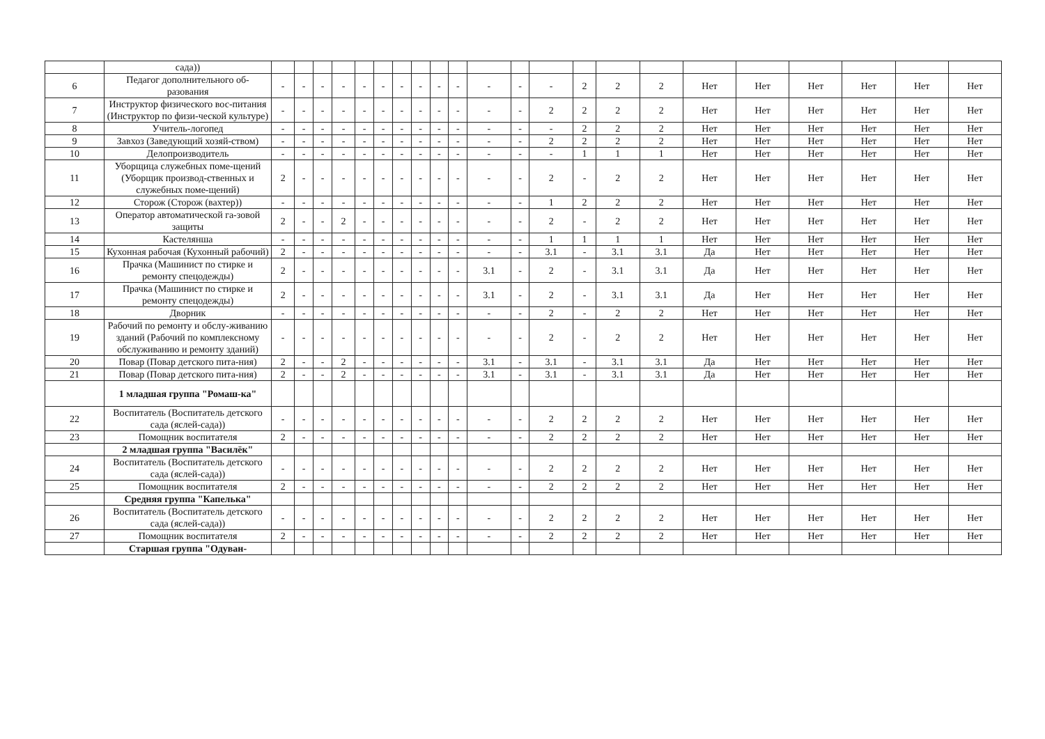| | сада)) | | | | | | | | | | | | | | | | | | | | | | |
| 6 | Педагог дополнительного об-разования | - | - | - | - | - | - | - | - | - | - | - | - | - | 2 | 2 | 2 | Нет | Нет | Нет | Нет | Нет | Нет |
| 7 | Инструктор физического вос-питания (Инструктор по физи-ческой культуре) | - | - | - | - | - | - | - | - | - | - | - | - | 2 | 2 | 2 | 2 | Нет | Нет | Нет | Нет | Нет | Нет |
| 8 | Учитель-логопед | - | - | - | - | - | - | - | - | - | - | - | - | - | 2 | 2 | 2 | Нет | Нет | Нет | Нет | Нет | Нет |
| 9 | Завхоз (Заведующий хозяй-ством) | - | - | - | - | - | - | - | - | - | - | - | - | 2 | 2 | 2 | 2 | Нет | Нет | Нет | Нет | Нет | Нет |
| 10 | Делопроизводитель | - | - | - | - | - | - | - | - | - | - | - | - | - | 1 | 1 | 1 | Нет | Нет | Нет | Нет | Нет | Нет |
| 11 | Уборщица служебных поме-щений (Уборщик производ-ственных и служебных поме-щений) | 2 | - | - | - | - | - | - | - | - | - | - | - | 2 | - | 2 | 2 | Нет | Нет | Нет | Нет | Нет | Нет |
| 12 | Сторож (Сторож (вахтер)) | - | - | - | - | - | - | - | - | - | - | - | - | 1 | 2 | 2 | 2 | Нет | Нет | Нет | Нет | Нет | Нет |
| 13 | Оператор автоматической га-зовой защиты | 2 | - | - | 2 | - | - | - | - | - | - | - | - | 2 | - | 2 | 2 | Нет | Нет | Нет | Нет | Нет | Нет |
| 14 | Кастелянша | - | - | - | - | - | - | - | - | - | - | - | - | 1 | 1 | 1 | 1 | Нет | Нет | Нет | Нет | Нет | Нет |
| 15 | Кухонная рабочая (Кухонный рабочий) | 2 | - | - | - | - | - | - | - | - | - | - | - | 3.1 | - | 3.1 | 3.1 | Да | Нет | Нет | Нет | Нет | Нет |
| 16 | Прачка (Машинист по стирке и ремонту спецодежды) | 2 | - | - | - | - | - | - | - | - | - | 3.1 | - | 2 | - | 3.1 | 3.1 | Да | Нет | Нет | Нет | Нет | Нет |
| 17 | Прачка (Машинист по стирке и ремонту спецодежды) | 2 | - | - | - | - | - | - | - | - | - | 3.1 | - | 2 | - | 3.1 | 3.1 | Да | Нет | Нет | Нет | Нет | Нет |
| 18 | Дворник | - | - | - | - | - | - | - | - | - | - | - | - | 2 | - | 2 | 2 | Нет | Нет | Нет | Нет | Нет | Нет |
| 19 | Рабочий по ремонту и обслу-живанию зданий (Рабочий по комплексному обслуживанию и ремонту зданий) | - | - | - | - | - | - | - | - | - | - | - | - | 2 | - | 2 | 2 | Нет | Нет | Нет | Нет | Нет | Нет |
| 20 | Повар (Повар детского пита-ния) | 2 | - | - | 2 | - | - | - | - | - | - | 3.1 | - | 3.1 | - | 3.1 | 3.1 | Да | Нет | Нет | Нет | Нет | Нет |
| 21 | Повар (Повар детского пита-ния) | 2 | - | - | 2 | - | - | - | - | - | - | 3.1 | - | 3.1 | - | 3.1 | 3.1 | Да | Нет | Нет | Нет | Нет | Нет |
| | 1 младшая группа "Ромаш-ка" | | | | | | | | | | | | | | | | | | | | | | |
| 22 | Воспитатель (Воспитатель детского сада (яслей-сада)) | - | - | - | - | - | - | - | - | - | - | - | - | 2 | 2 | 2 | 2 | Нет | Нет | Нет | Нет | Нет | Нет |
| 23 | Помощник воспитателя | 2 | - | - | - | - | - | - | - | - | - | - | - | 2 | 2 | 2 | 2 | Нет | Нет | Нет | Нет | Нет | Нет |
| | 2 младшая группа "Василёк" | | | | | | | | | | | | | | | | | | | | | | |
| 24 | Воспитатель (Воспитатель детского сада (яслей-сада)) | - | - | - | - | - | - | - | - | - | - | - | - | 2 | 2 | 2 | 2 | Нет | Нет | Нет | Нет | Нет | Нет |
| 25 | Помощник воспитателя | 2 | - | - | - | - | - | - | - | - | - | - | - | 2 | 2 | 2 | 2 | Нет | Нет | Нет | Нет | Нет | Нет |
| | Средняя группа "Капелька" | | | | | | | | | | | | | | | | | | | | | | |
| 26 | Воспитатель (Воспитатель детского сада (яслей-сада)) | - | - | - | - | - | - | - | - | - | - | - | - | 2 | 2 | 2 | 2 | Нет | Нет | Нет | Нет | Нет | Нет |
| 27 | Помощник воспитателя | 2 | - | - | - | - | - | - | - | - | - | - | - | 2 | 2 | 2 | 2 | Нет | Нет | Нет | Нет | Нет | Нет |
| | Старшая группа "Одуван- | | | | | | | | | | | | | | | | | | | | | | |